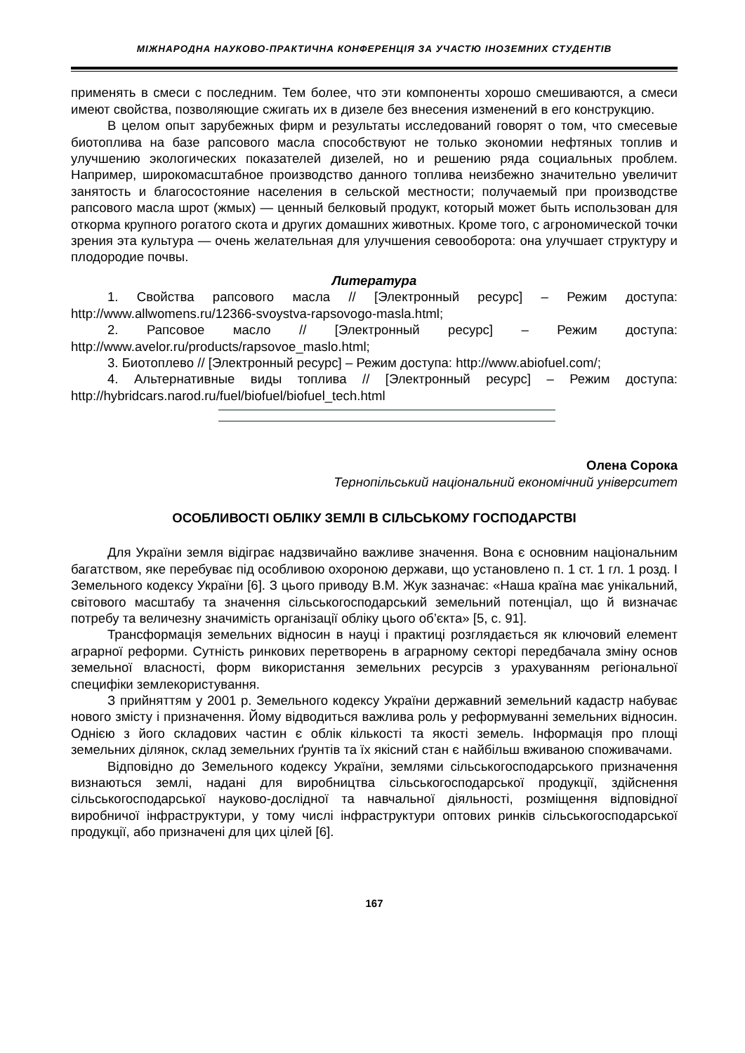МІЖНАРОДНА НАУКОВО-ПРАКТИЧНА КОНФЕРЕНЦІЯ ЗА УЧАСТЮ ІНОЗЕМНИХ СТУДЕНТІВ
применять в смеси с последним. Тем более, что эти компоненты хорошо смешиваются, а смеси имеют свойства, позволяющие сжигать их в дизеле без внесения изменений в его конструкцию.
В целом опыт зарубежных фирм и результаты исследований говорят о том, что смесевые биотоплива на базе рапсового масла способствуют не только экономии нефтяных топлив и улучшению экологических показателей дизелей, но и решению ряда социальных проблем. Например, широкомасштабное производство данного топлива неизбежно значительно увеличит занятость и благосостояние населения в сельской местности; получаемый при производстве рапсового масла шрот (жмых) — ценный белковый продукт, который может быть использован для откорма крупного рогатого скота и других домашних животных. Кроме того, с агрономической точки зрения эта культура — очень желательная для улучшения севооборота: она улучшает структуру и плодородие почвы.
Литература
1. Свойства рапсового масла // [Электронный ресурс] – Режим доступа: http://www.allwomens.ru/12366-svoystva-rapsovogo-masla.html;
2. Рапсовое масло // [Электронный ресурс] – Режим доступа: http://www.avelor.ru/products/rapsovoe_maslo.html;
3. Биотоплево // [Электронный ресурс] – Режим доступа: http://www.abiofuel.com/;
4. Альтернативные виды топлива // [Электронный ресурс] – Режим доступа: http://hybridcars.narod.ru/fuel/biofuel/biofuel_tech.html
Олена Сорока
Тернопільський національний економічний університет
ОСОБЛИВОСТІ ОБЛІКУ ЗЕМЛІ В СІЛЬСЬКОМУ ГОСПОДАРСТВІ
Для України земля відіграє надзвичайно важливе значення. Вона є основним національним багатством, яке перебуває під особливою охороною держави, що установлено п. 1 ст. 1 гл. 1 розд. І Земельного кодексу України [6]. З цього приводу В.М. Жук зазначає: «Наша країна має унікальний, світового масштабу та значення сільськогосподарський земельний потенціал, що й визначає потребу та величезну значимість організації обліку цього об’єкта» [5, с. 91].
Трансформація земельних відносин в науці і практиці розглядається як ключовий елемент аграрної реформи. Сутність ринкових перетворень в аграрному секторі передбачала зміну основ земельної власності, форм використання земельних ресурсів з урахуванням регіональної специфіки землекористування.
З прийняттям у 2001 р. Земельного кодексу України державний земельний кадастр набуває нового змісту і призначення. Йому відводиться важлива роль у реформуванні земельних відносин. Однією з його складових частин є облік кількості та якості земель. Інформація про площі земельних ділянок, склад земельних ґрунтів та їх якісний стан є найбільш вживаною споживачами.
Відповідно до Земельного кодексу України, землями сільськогосподарського призначення визнаються землі, надані для виробництва сільськогосподарської продукції, здійснення сільськогосподарської науково-дослідної та навчальної діяльності, розміщення відповідної виробничої інфраструктури, у тому числі інфраструктури оптових ринків сільськогосподарської продукції, або призначені для цих цілей [6].
167